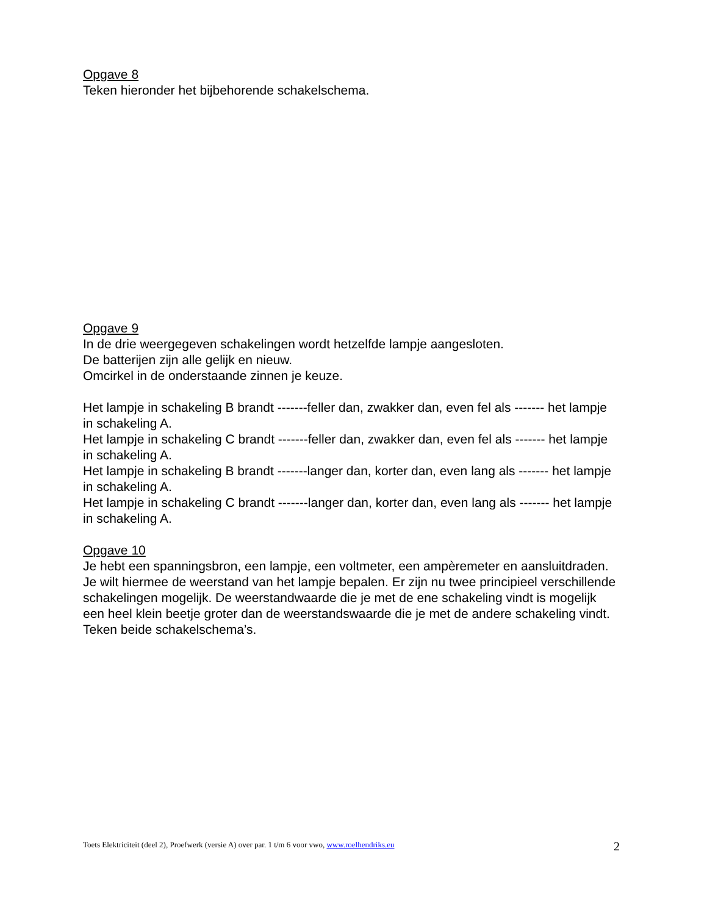Opgave 8
Teken hieronder het bijbehorende schakelschema.
Opgave 9
In de drie weergegeven schakelingen wordt hetzelfde lampje aangesloten.
De batterijen zijn alle gelijk en nieuw.
Omcirkel in de onderstaande zinnen je keuze.
Het lampje in schakeling B brandt -------feller dan, zwakker dan, even fel als ------- het lampje in schakeling A.
Het lampje in schakeling C brandt -------feller dan, zwakker dan, even fel als ------- het lampje in schakeling A.
Het lampje in schakeling B brandt -------langer dan, korter dan, even lang als ------- het lampje in schakeling A.
Het lampje in schakeling C brandt -------langer dan, korter dan, even lang als ------- het lampje in schakeling A.
Opgave 10
Je hebt een spanningsbron, een lampje, een voltmeter, een ampèremeter en aansluitdraden. Je wilt hiermee de weerstand van het lampje bepalen. Er zijn nu twee principieel verschillende schakelingen mogelijk. De weerstandwaarde die je met de ene schakeling vindt is mogelijk een heel klein beetje groter dan de weerstandswaarde die je met de andere schakeling vindt. Teken beide schakelschema’s.
Toets Elektriciteit (deel 2), Proefwerk (versie A) over par. 1 t/m 6 voor vwo, www.roelhendriks.eu 2